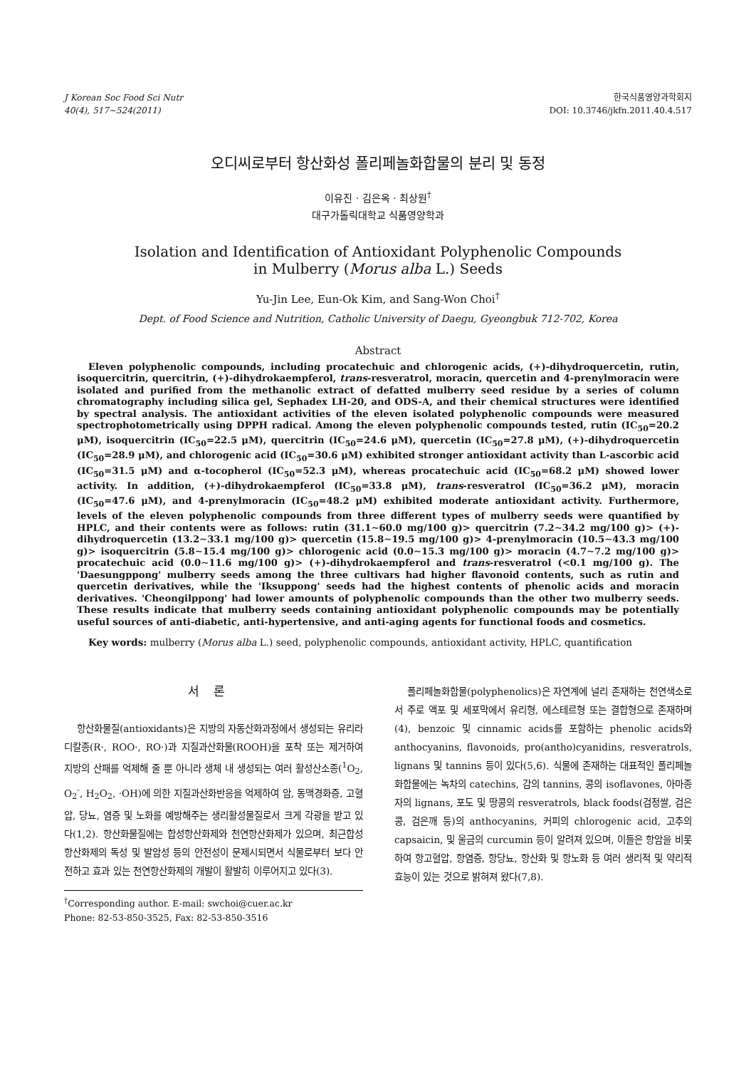J Korean Soc Food Sci Nutr
40(4), 517∼524(2011)
한국식품영양과학회지
DOI: 10.3746/jkfn.2011.40.4.517
오디씨로부터 항산화성 폴리페놀화합물의 분리 및 동정
이유진 · 김은옥 · 최상원<sup>†</sup>
대구가톨릭대학교 식품영양학과
Isolation and Identification of Antioxidant Polyphenolic Compounds
in Mulberry (Morus alba L.) Seeds
Yu-Jin Lee, Eun-Ok Kim, and Sang-Won Choi<sup>†</sup>
Dept. of Food Science and Nutrition, Catholic University of Daegu, Gyeongbuk 712-702, Korea
Abstract
Eleven polyphenolic compounds, including procatechuic and chlorogenic acids, (+)-dihydroquercetin, rutin, isoquercitrin, quercitrin, (+)-dihydrokaempferol, trans-resveratrol, moracin, quercetin and 4-prenylmoracin were isolated and purified from the methanolic extract of defatted mulberry seed residue by a series of column chromatography including silica gel, Sephadex LH-20, and ODS-A, and their chemical structures were identified by spectral analysis. The antioxidant activities of the eleven isolated polyphenolic compounds were measured spectrophotometrically using DPPH radical. Among the eleven polyphenolic compounds tested, rutin (IC<sub>50</sub>=20.2 μM), isoquercitrin (IC<sub>50</sub>=22.5 μM), quercitrin (IC<sub>50</sub>=24.6 μM), quercetin (IC<sub>50</sub>=27.8 μM), (+)-dihydroquercetin (IC<sub>50</sub>=28.9 μM), and chlorogenic acid (IC<sub>50</sub>=30.6 μM) exhibited stronger antioxidant activity than L-ascorbic acid (IC<sub>50</sub>=31.5 μM) and α-tocopherol (IC<sub>50</sub>=52.3 μM), whereas procatechuic acid (IC<sub>50</sub>=68.2 μM) showed lower activity. In addition, (+)-dihydrokaempferol (IC<sub>50</sub>=33.8 μM), trans-resveratrol (IC<sub>50</sub>=36.2 μM), moracin (IC<sub>50</sub>=47.6 μM), and 4-prenylmoracin (IC<sub>50</sub>=48.2 μM) exhibited moderate antioxidant activity. Furthermore, levels of the eleven polyphenolic compounds from three different types of mulberry seeds were quantified by HPLC, and their contents were as follows: rutin (31.1∼60.0 mg/100 g)> quercitrin (7.2∼34.2 mg/100 g)> (+)-dihydroquercetin (13.2∼33.1 mg/100 g)> quercetin (15.8∼19.5 mg/100 g)> 4-prenylmoracin (10.5∼43.3 mg/100 g)> isoquercitrin (5.8∼15.4 mg/100 g)> chlorogenic acid (0.0∼15.3 mg/100 g)> moracin (4.7∼7.2 mg/100 g)> procatechuic acid (0.0∼11.6 mg/100 g)> (+)-dihydrokaempferol and trans-resveratrol (<0.1 mg/100 g). The 'Daesungppong' mulberry seeds among the three cultivars had higher flavonoid contents, such as rutin and quercetin derivatives, while the 'Iksuppong' seeds had the highest contents of phenolic acids and moracin derivatives. 'Cheongilppong' had lower amounts of polyphenolic compounds than the other two mulberry seeds. These results indicate that mulberry seeds containing antioxidant polyphenolic compounds may be potentially useful sources of anti-diabetic, anti-hypertensive, and anti-aging agents for functional foods and cosmetics.
Key words: mulberry (Morus alba L.) seed, polyphenolic compounds, antioxidant activity, HPLC, quantification
서론
항산화물질(antioxidants)은 지방의 자동산화과정에서 생성되는 유리라디칼종(R·, ROO·, RO·)과 지질과산화물(ROOH)을 포착 또는 제거하여 지방의 산패를 억제해 줄 뿐 아니라 생체 내 생성되는 여러 활성산소종(<sup>1</sup>O<sub>2</sub>, O<sub>2</sub><sup>-</sup>, H<sub>2</sub>O<sub>2</sub>, ·OH)에 의한 지질과산화반응을 억제하여 암, 동맥경화증, 고혈압, 당뇨, 염증 및 노화를 예방해주는 생리활성물질로서 크게 각광을 받고 있다(1,2). 항산화물질에는 합성항산화제와 천연항산화제가 있으며, 최근합성항산화제의 독성 및 발암성 등의 안전성이 문제시되면서 식물로부터 보다 안전하고 효과 있는 천연항산화제의 개발이 활발히 이루어지고 있다(3).
<sup>†</sup> Corresponding author. E-mail: swchoi@cuer.ac.kr
Phone: 82-53-850-3525, Fax: 82-53-850-3516
폴리페놀화합물(polyphenolics)은 자연계에 널리 존재하는 천연색소로서 주로 액포 및 세포막에서 유리형, 에스테르형 또는 결합형으로 존재하며(4), benzoic 및 cinnamic acids를 포함하는 phenolic acids와 anthocyanins, flavonoids, pro(antho)cyanidins, resveratrols, lignans 및 tannins 등이 있다(5,6). 식물에 존재하는 대표적인 폴리페놀화합물에는 녹차의 catechins, 감의 tannins, 콩의 isoflavones, 아마종자의 lignans, 포도 및 땅콩의 resveratrols, black foods(검정쌀, 검은콩, 검은깨 등)의 anthocyanins, 커피의 chlorogenic acid, 고추의 capsaicin, 및 울금의 curcumin 등이 알려져 있으며, 이들은 항암을 비롯하여 항고혈압, 항염증, 항당뇨, 항산화 및 항노화 등 여러 생리적 및 약리적 효능이 있는 것으로 밝혀져 왔다(7,8).